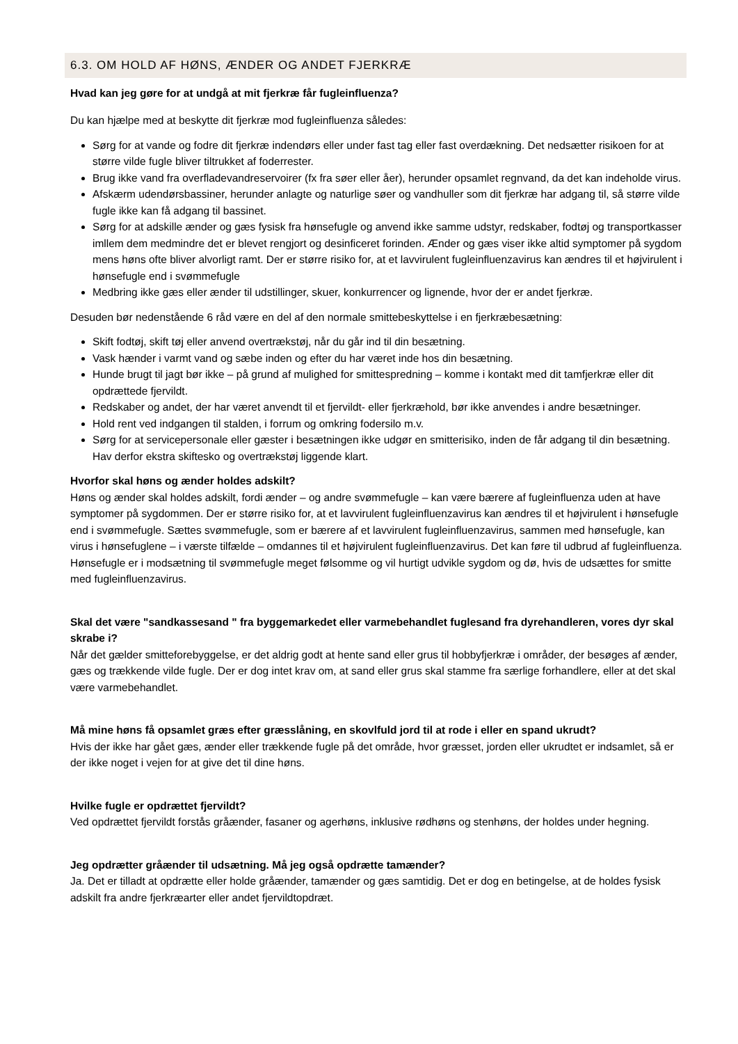6.3. OM HOLD AF HØNS, ÆNDER OG ANDET FJERKRÆ
Hvad kan jeg gøre for at undgå at mit fjerkræ får fugleinfluenza?
Du kan hjælpe med at beskytte dit fjerkræ mod fugleinfluenza således:
Sørg for at vande og fodre dit fjerkræ indendørs eller under fast tag eller fast overdækning. Det nedsætter risikoen for at større vilde fugle bliver tiltrukket af foderrester.
Brug ikke vand fra overfladevandreservoirer (fx fra søer eller åer), herunder opsamlet regnvand, da det kan indeholde virus.
Afskærm udendørsbassiner, herunder anlagte og naturlige søer og vandhuller som dit fjerkræ har adgang til, så større vilde fugle ikke kan få adgang til bassinet.
Sørg for at adskille ænder og gæs fysisk fra hønsefugle og anvend ikke samme udstyr, redskaber, fodtøj og transportkasser imllem dem medmindre det er blevet rengjort og desinficeret forinden. Ænder og gæs viser ikke altid symptomer på sygdom mens høns ofte bliver alvorligt ramt. Der er større risiko for, at et lavvirulent fugleinfluenzavirus kan ændres til et højvirulent i hønsefugle end i svømmefugle
Medbring ikke gæs eller ænder til udstillinger, skuer, konkurrencer og lignende, hvor der er andet fjerkræ.
Desuden bør nedenstående 6 råd være en del af den normale smittebeskyttelse i en fjerkræbesætning:
Skift fodtøj, skift tøj eller anvend overtrækstøj, når du går ind til din besætning.
Vask hænder i varmt vand og sæbe inden og efter du har været inde hos din besætning.
Hunde brugt til jagt bør ikke – på grund af mulighed for smittespredning – komme i kontakt med dit tamfjerkræ eller dit opdrættede fjervildt.
Redskaber og andet, der har været anvendt til et fjervildt- eller fjerkræhold, bør ikke anvendes i andre besætninger.
Hold rent ved indgangen til stalden, i forrum og omkring fodersilo m.v.
Sørg for at servicepersonale eller gæster i besætningen ikke udgør en smitterisiko, inden de får adgang til din besætning. Hav derfor ekstra skiftesko og overtrækstøj liggende klart.
Hvorfor skal høns og ænder holdes adskilt?
Høns og ænder skal holdes adskilt, fordi ænder – og andre svømmefugle – kan være bærere af fugleinfluenza uden at have symptomer på sygdommen. Der er større risiko for, at et lavvirulent fugleinfluenzavirus kan ændres til et højvirulent i hønsefugle end i svømmefugle. Sættes svømmefugle, som er bærere af et lavvirulent fugleinfluenzavirus, sammen med hønsefugle, kan virus i hønsefuglene – i værste tilfælde – omdannes til et højvirulent fugleinfluenzavirus. Det kan føre til udbrud af fugleinfluenza. Hønsefugle er i modsætning til svømmefugle meget følsomme og vil hurtigt udvikle sygdom og dø, hvis de udsættes for smitte med fugleinfluenzavirus.
Skal det være "sandkassesand " fra byggemarkedet eller varmebehandlet fuglesand fra dyrehandleren, vores dyr skal skrabe i?
Når det gælder smitteforebyggelse, er det aldrig godt at hente sand eller grus til hobbyfjerkræ i områder, der besøges af ænder, gæs og trækkende vilde fugle. Der er dog intet krav om, at sand eller grus skal stamme fra særlige forhandlere, eller at det skal være varmebehandlet.
Må mine høns få opsamlet græs efter græsslåning, en skovlfuld jord til at rode i eller en spand ukrudt?
Hvis der ikke har gået gæs, ænder eller trækkende fugle på det område, hvor græsset, jorden eller ukrudtet er indsamlet, så er der ikke noget i vejen for at give det til dine høns.
Hvilke fugle er opdrættet fjervildt?
Ved opdrættet fjervildt forstås gråænder, fasaner og agerhøns, inklusive rødhøns og stenhøns, der holdes under hegning.
Jeg opdrætter gråænder til udsætning. Må jeg også opdrætte tamænder?
Ja. Det er tilladt at opdrætte eller holde gråænder, tamænder og gæs samtidig. Det er dog en betingelse, at de holdes fysisk adskilt fra andre fjerkræarter eller andet fjervildtopdræt.